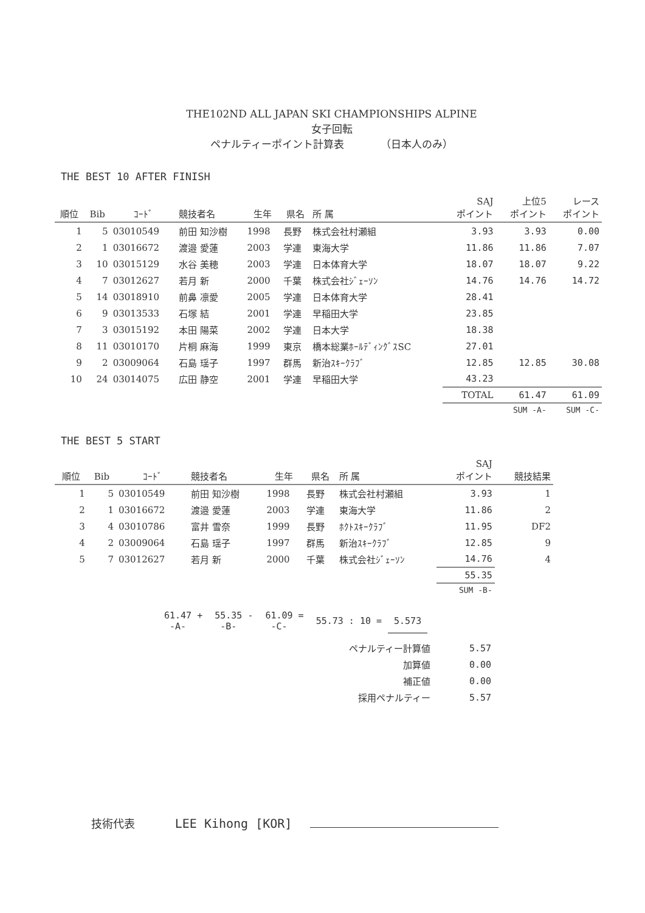THE102ND ALL JAPAN SKI CHAMPIONSHIPS ALPINE
女子回転
ペナルティーポイント計算表 （日本人のみ）
THE BEST 10 AFTER FINISH
| 順位 | Bib | ｺｰﾄﾞ | 競技者名 | 生年 | 県名 | 所 属 | SAJ ポイント | 上位5 ポイント | レース ポイント |
| --- | --- | --- | --- | --- | --- | --- | --- | --- | --- |
| 1 | 5 | 03010549 | 前田 知沙樹 | 1998 | 長野 | 株式会社村瀬組 | 3.93 | 3.93 | 0.00 |
| 2 | 1 | 03016672 | 渡邉 愛蓮 | 2003 | 学連 | 東海大学 | 11.86 | 11.86 | 7.07 |
| 3 | 10 | 03015129 | 水谷 美穂 | 2003 | 学連 | 日本体育大学 | 18.07 | 18.07 | 9.22 |
| 4 | 7 | 03012627 | 若月 新 | 2000 | 千葉 | 株式会社ｼﾞｪｰｿﾝ | 14.76 | 14.76 | 14.72 |
| 5 | 14 | 03018910 | 前鼻 凛愛 | 2005 | 学連 | 日本体育大学 | 28.41 | | |
| 6 | 9 | 03013533 | 石塚 結 | 2001 | 学連 | 早稲田大学 | 23.85 | | |
| 7 | 3 | 03015192 | 本田 陽菜 | 2002 | 学連 | 日本大学 | 18.38 | | |
| 8 | 11 | 03010170 | 片桐 麻海 | 1999 | 東京 | 橋本総業ﾎｰﾙﾃﾞｨﾝｸﾞｽSC | 27.01 | | |
| 9 | 2 | 03009064 | 石島 瑶子 | 1997 | 群馬 | 新治ｽｷｰｸﾗﾌﾞ | 12.85 | 12.85 | 30.08 |
| 10 | 24 | 03014075 | 広田 静空 | 2001 | 学連 | 早稲田大学 | 43.23 | | |
| | | | | | | | TOTAL | 61.47 | 61.09 |
| | | | | | | | | SUM -A- | SUM -C- |
THE BEST 5 START
| 順位 | Bib | ｺｰﾄﾞ | 競技者名 | 生年 | 県名 | 所 属 | SAJ ポイント | 競技結果 |
| --- | --- | --- | --- | --- | --- | --- | --- | --- |
| 1 | 5 | 03010549 | 前田 知沙樹 | 1998 | 長野 | 株式会社村瀬組 | 3.93 | 1 |
| 2 | 1 | 03016672 | 渡邉 愛蓮 | 2003 | 学連 | 東海大学 | 11.86 | 2 |
| 3 | 4 | 03010786 | 富井 雪奈 | 1999 | 長野 | ﾎｸﾄｽｷｰｸﾗﾌﾞ | 11.95 | DF2 |
| 4 | 2 | 03009064 | 石島 瑶子 | 1997 | 群馬 | 新治ｽｷｰｸﾗﾌﾞ | 12.85 | 9 |
| 5 | 7 | 03012627 | 若月 新 | 2000 | 千葉 | 株式会社ｼﾞｪｰｿﾝ | 14.76 | 4 |
| | | | | | | | 55.35 | |
| | | | | | | | SUM -B- | |
| 61.47 + -A- | 55.35 - -B- | 61.09 = -C- | 55.73 : 10 = | 5.573 |
| ペナルティー計算値 | 5.57 |
| 加算値 | 0.00 |
| 補正値 | 0.00 |
| 採用ペナルティー | 5.57 |
技術代表 LEE Kihong [KOR]